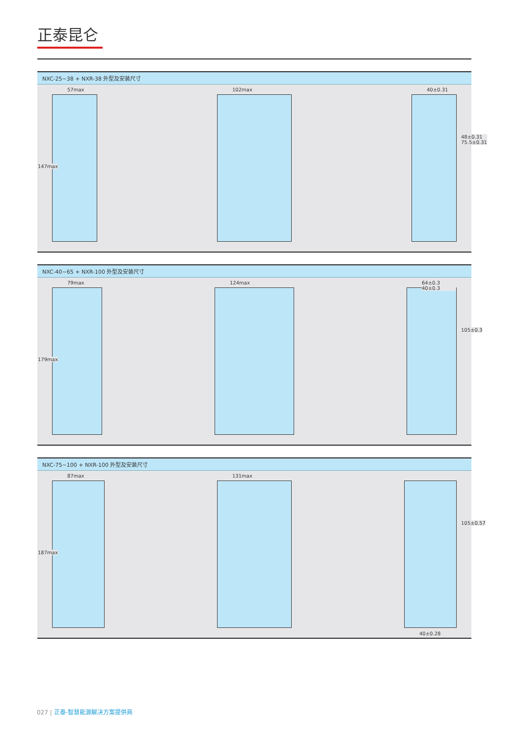正泰昆仑
NXC-25~38 + NXR-38 外型及安装尺寸
57max
147max
102max
40±0.31
48±0.31 75.5±0.31
NXC-40~65 + NXR-100 外型及安装尺寸
79max
179max
124max
64±0.3 40±0.3
105±0.3
NXC-75~100 + NXR-100 外型及安装尺寸
87max
187max
131max
105±0.57
40±0.28
027 | 正泰-智慧能源解决方案提供商